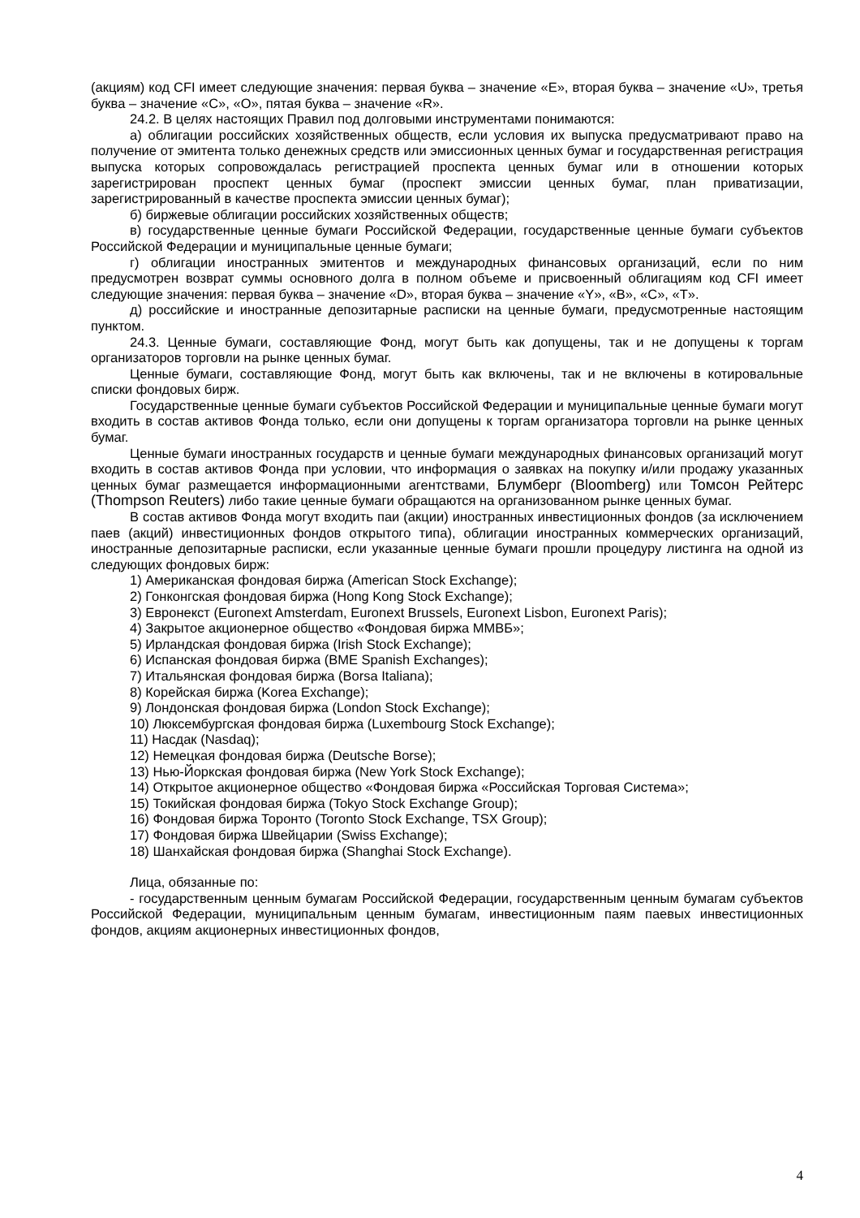(акциям) код CFI имеет следующие значения: первая буква – значение «E», вторая буква – значение «U», третья буква – значение «C», «O», пятая буква – значение «R».
24.2. В целях настоящих Правил под долговыми инструментами понимаются:
а) облигации российских хозяйственных обществ, если условия их выпуска предусматривают право на получение от эмитента только денежных средств или эмиссионных ценных бумаг и государственная регистрация выпуска которых сопровождалась регистрацией проспекта ценных бумаг или в отношении которых зарегистрирован проспект ценных бумаг (проспект эмиссии ценных бумаг, план приватизации, зарегистрированный в качестве проспекта эмиссии ценных бумаг);
б) биржевые облигации российских хозяйственных обществ;
в) государственные ценные бумаги Российской Федерации, государственные ценные бумаги субъектов Российской Федерации и муниципальные ценные бумаги;
г) облигации иностранных эмитентов и международных финансовых организаций, если по ним предусмотрен возврат суммы основного долга в полном объеме и присвоенный облигациям код CFI имеет следующие значения: первая буква – значение «D», вторая буква – значение «Y», «B», «C», «T».
д) российские и иностранные депозитарные расписки на ценные бумаги, предусмотренные настоящим пунктом.
24.3. Ценные бумаги, составляющие Фонд, могут быть как допущены, так и не допущены к торгам организаторов торговли на рынке ценных бумаг.
Ценные бумаги, составляющие Фонд, могут быть как включены, так и не включены в котировальные списки фондовых бирж.
Государственные ценные бумаги субъектов Российской Федерации и муниципальные ценные бумаги могут входить в состав активов Фонда только, если они допущены к торгам организатора торговли на рынке ценных бумаг.
Ценные бумаги иностранных государств и ценные бумаги международных финансовых организаций могут входить в состав активов Фонда при условии, что информация о заявках на покупку и/или продажу указанных ценных бумаг размещается информационными агентствами, Блумберг (Bloomberg) или Томсон Рейтерс (Thompson Reuters) либо такие ценные бумаги обращаются на организованном рынке ценных бумаг.
В состав активов Фонда могут входить паи (акции) иностранных инвестиционных фондов (за исключением паев (акций) инвестиционных фондов открытого типа), облигации иностранных коммерческих организаций, иностранные депозитарные расписки, если указанные ценные бумаги прошли процедуру листинга на одной из следующих фондовых бирж:
1) Американская фондовая биржа (American Stock Exchange);
2) Гонконгская фондовая биржа (Hong Kong Stock Exchange);
3) Евронекст (Euronext Amsterdam, Euronext Brussels, Euronext Lisbon, Euronext Paris);
4) Закрытое акционерное общество «Фондовая биржа ММВБ»;
5) Ирландская фондовая биржа (Irish Stock Exchange);
6) Испанская фондовая биржа (BME Spanish Exchanges);
7) Итальянская фондовая биржа (Borsa Italiana);
8) Корейская биржа (Korea Exchange);
9) Лондонская фондовая биржа (London Stock Exchange);
10) Люксембургская фондовая биржа (Luxembourg Stock Exchange);
11) Насдак (Nasdaq);
12) Немецкая фондовая биржа (Deutsche Borse);
13) Нью-Йоркская фондовая биржа (New York Stock Exchange);
14) Открытое акционерное общество «Фондовая биржа «Российская Торговая Система»;
15) Токийская фондовая биржа (Tokyo Stock Exchange Group);
16) Фондовая биржа Торонто (Toronto Stock Exchange, TSX Group);
17) Фондовая биржа Швейцарии (Swiss Exchange);
18) Шанхайская фондовая биржа (Shanghai Stock Exchange).
Лица, обязанные по:
- государственным ценным бумагам Российской Федерации, государственным ценным бумагам субъектов Российской Федерации, муниципальным ценным бумагам, инвестиционным паям паевых инвестиционных фондов, акциям акционерных инвестиционных фондов,
4